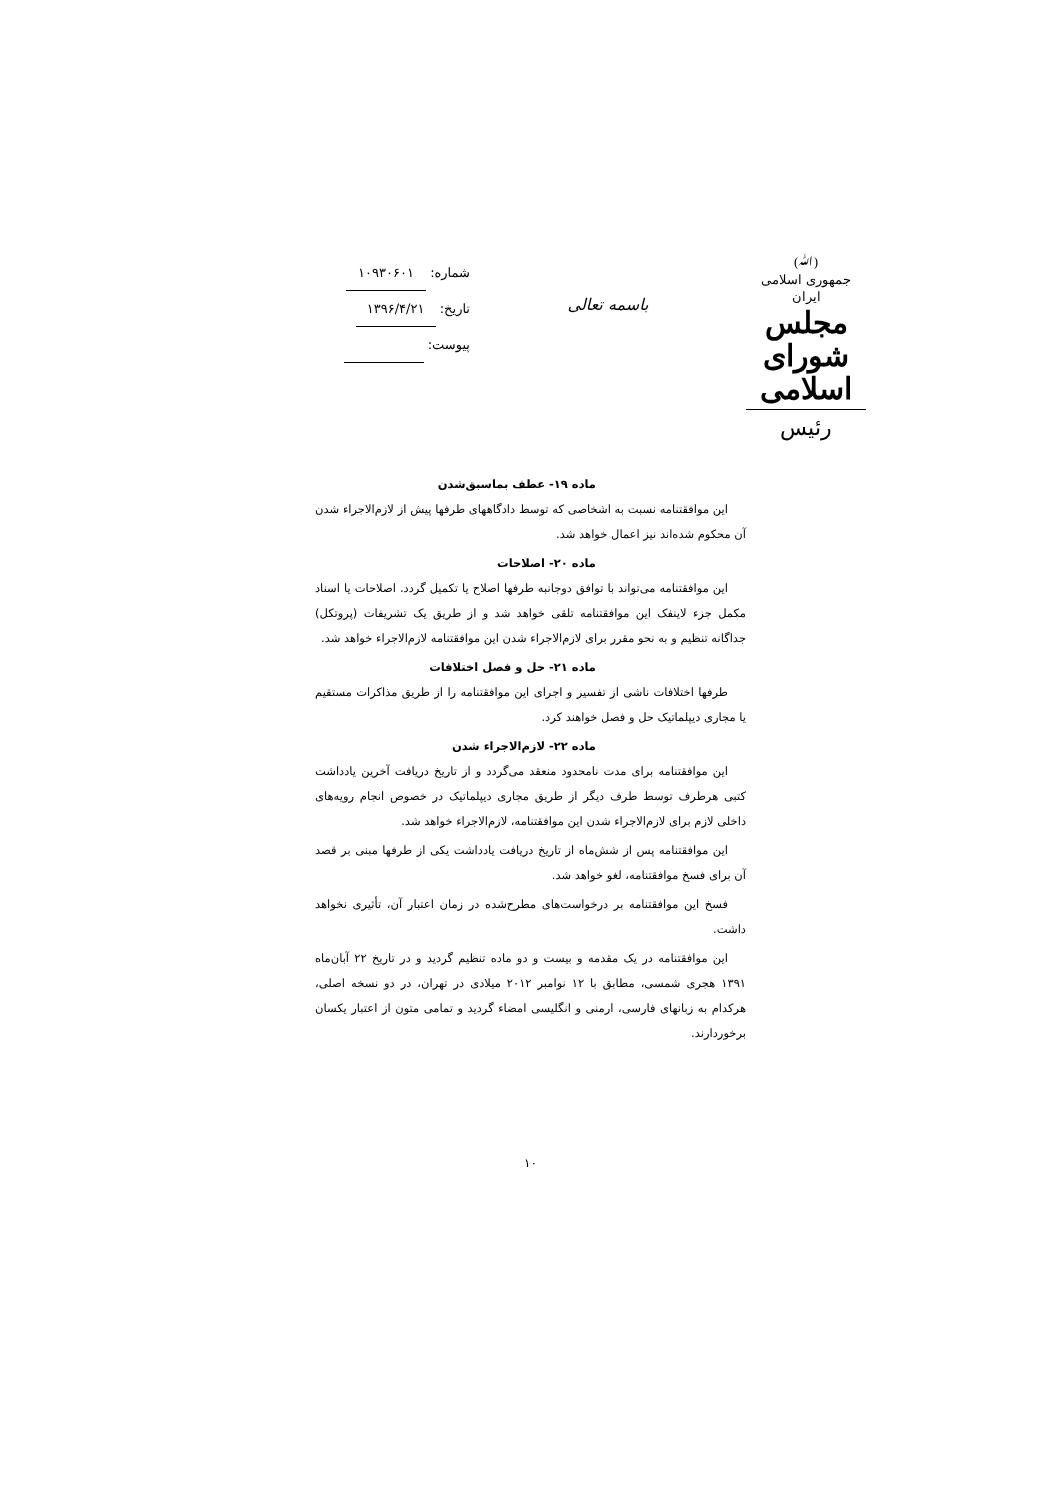(ﷲ)
جمهوری اسلامی ایران
مجلس شورای اسلامی
رئیس
باسمه تعالی
شماره: ۱۰۹۳۰۶۰۱
تاریخ: ۱۳۹۶/۴/۲۱
پیوست:
ماده ۱۹- عطف بماسبق‌شدن
این موافقتنامه نسبت به اشخاصی که توسط دادگاههای طرفها پیش از لازم‌الاجراء شدن آن محکوم شده‌اند نیز اعمال خواهد شد.
ماده ۲۰- اصلاحات
این موافقتنامه می‌تواند با توافق دوجانبه طرفها اصلاح یا تکمیل گردد. اصلاحات یا اسناد مکمل جزء لاینفک این موافقتنامه تلقی خواهد شد و از طریق یک تشریفات (پروتکل) جداگانه تنظیم و به نحو مقرر برای لازم‌الاجراء شدن این موافقتنامه لازم‌الاجراء خواهد شد.
ماده ۲۱- حل و فصل اختلافات
طرفها اختلافات ناشی از تفسیر و اجرای این موافقتنامه را از طریق مذاکرات مستقیم یا مجاری دیپلماتیک حل و فصل خواهند کرد.
ماده ۲۲- لازم‌الاجراء شدن
این موافقتنامه برای مدت نامحدود منعقد می‌گردد و از تاریخ دریافت آخرین یادداشت کتبی هرطرف توسط طرف دیگر از طریق مجاری دیپلماتیک در خصوص انجام رویه‌های داخلی لازم برای لازم‌الاجراء شدن این موافقتنامه، لازم‌الاجراء خواهد شد.
این موافقتنامه پس از شش‌ماه از تاریخ دریافت یادداشت یکی از طرفها مبنی بر قصد آن برای فسخ موافقتنامه، لغو خواهد شد.
فسخ این موافقتنامه بر درخواست‌های مطرح‌شده در زمان اعتبار آن، تأثیری نخواهد داشت.
این موافقتنامه در یک مقدمه و بیست و دو ماده تنظیم گردید و در تاریخ ۲۲ آبان‌ماه ۱۳۹۱ هجری شمسی، مطابق با ۱۲ نوامبر ۲۰۱۲ میلادی در تهران، در دو نسخه اصلی، هرکدام به زبانهای فارسی، ارمنی و انگلیسی امضاء گردید و تمامی متون از اعتبار یکسان برخوردارند.
۱۰